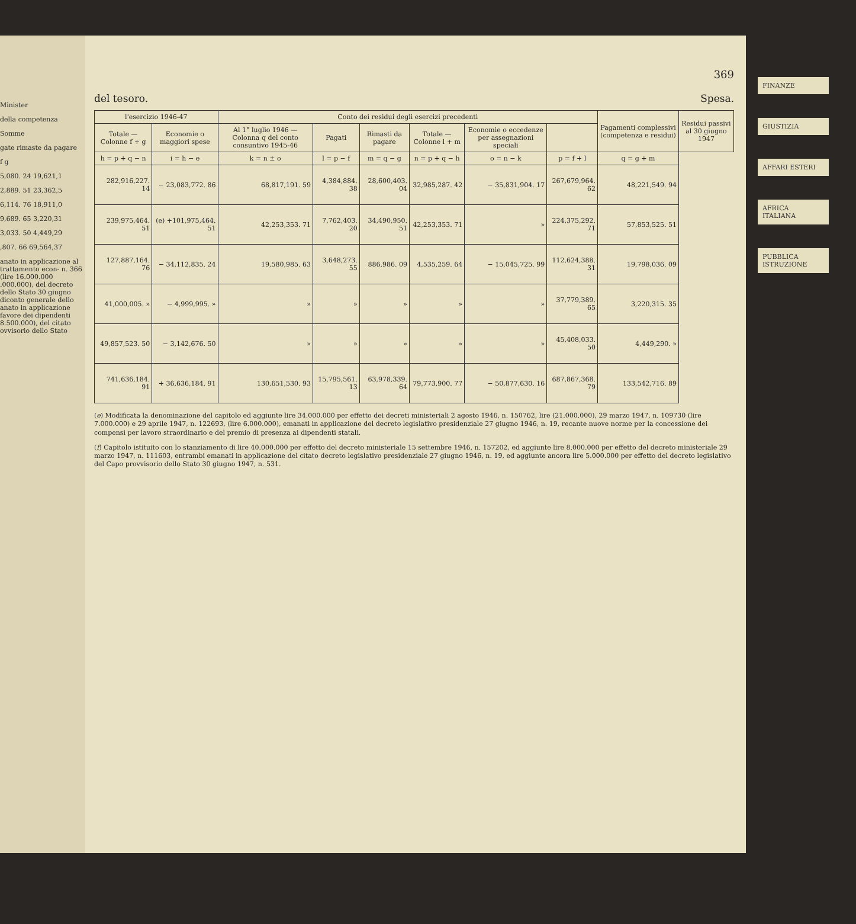Minister
della competenza
Somme
gate rimaste da pagare
f g
5,080. 24 19,621,1
2,889. 51 23,362,5
6,114. 76 18,911,0
9,689. 65 3,220,31
3,033. 50 4,449,29
,807. 66 69,564,37
anato in applicazione al trattamento econ- n. 366 (lire 16.000.000 .000.000), del decreto dello Stato 30 giugno diconto generale dello anato in applicazione favore dei dipendenti 8.500.000), del citato ovvisorio dello Stato
369
del tesoro. Spesa.
| l'esercizio 1946-47 | | Conto dei residui degli esercizi precedenti | | | | | | Pagamenti complessivi (competenza e residui) | Residui passivi al 30 giugno 1947 |
| --- | --- | --- | --- | --- | --- | --- | --- | --- | --- |
| Totale — Colonne f + g | Economie o maggiori spese | Al 1° luglio 1946 — Colonna q del conto consuntivo 1945-46 | Pagati | Rimasti da pagare | Totale — Colonne l + m | Economie o eccedenze per assegnazioni speciali | | | |
| h = p + q − n | i = h − e | k = n ± o | l = p − f | m = q − g | n = p + q − h | o = n − k | p = f + l | q = g + m | |
| 282,916,227. 14 | − 23,083,772. 86 | 68,817,191. 59 | 4,384,884. 38 | 28,600,403. 04 | 32,985,287. 42 | − 35,831,904. 17 | 267,679,964. 62 | 48,221,549. 94 | |
| 239,975,464. 51 | (e) +101,975,464. 51 | 42,253,353. 71 | 7,762,403. 20 | 34,490,950. 51 | 42,253,353. 71 | » | 224,375,292. 71 | 57,853,525. 51 | |
| 127,887,164. 76 | − 34,112,835. 24 | 19,580,985. 63 | 3,648,273. 55 | 886,986. 09 | 4,535,259. 64 | − 15,045,725. 99 | 112,624,388. 31 | 19,798,036. 09 | |
| 41,000,005. » | − 4,999,995. » | » | » | » | » | » | 37,779,389. 65 | 3,220,315. 35 | |
| 49,857,523. 50 | − 3,142,676. 50 | » | » | » | » | » | 45,408,033. 50 | 4,449,290. » | |
| 741,636,184. 91 | + 36,636,184. 91 | 130,651,530. 93 | 15,795,561. 13 | 63,978,339. 64 | 79,773,900. 77 | − 50,877,630. 16 | 687,867,368. 79 | 133,542,716. 89 | |
(e) Modificata la denominazione del capitolo ed aggiunte lire 34.000.000 per effetto dei decreti ministeriali 2 agosto 1946, n. 150762, lire (21.000.000), 29 marzo 1947, n. 109730 (lire 7.000.000) e 29 aprile 1947, n. 122693, (lire 6.000.000), emanati in applicazione del decreto legislativo presidenziale 27 giugno 1946, n. 19, recante nuove norme per la concessione dei compensi per lavoro straordinario e del premio di presenza ai dipendenti statali.
(f) Capitolo istituito con lo stanziamento di lire 40.000.000 per effetto del decreto ministeriale 15 settembre 1946, n. 157202, ed aggiunte lire 8.000.000 per effetto del decreto ministeriale 29 marzo 1947, n. 111603, entrambi emanati in applicazione del citato decreto legislativo presidenziale 27 giugno 1946, n. 19, ed aggiunte ancora lire 5.000.000 per effetto del decreto legislativo del Capo provvisorio dello Stato 30 giugno 1947, n. 531.
FINANZE
GIUSTIZIA
AFFARI ESTERI
AFRICA ITALIANA
PUBBLICA ISTRUZIONE